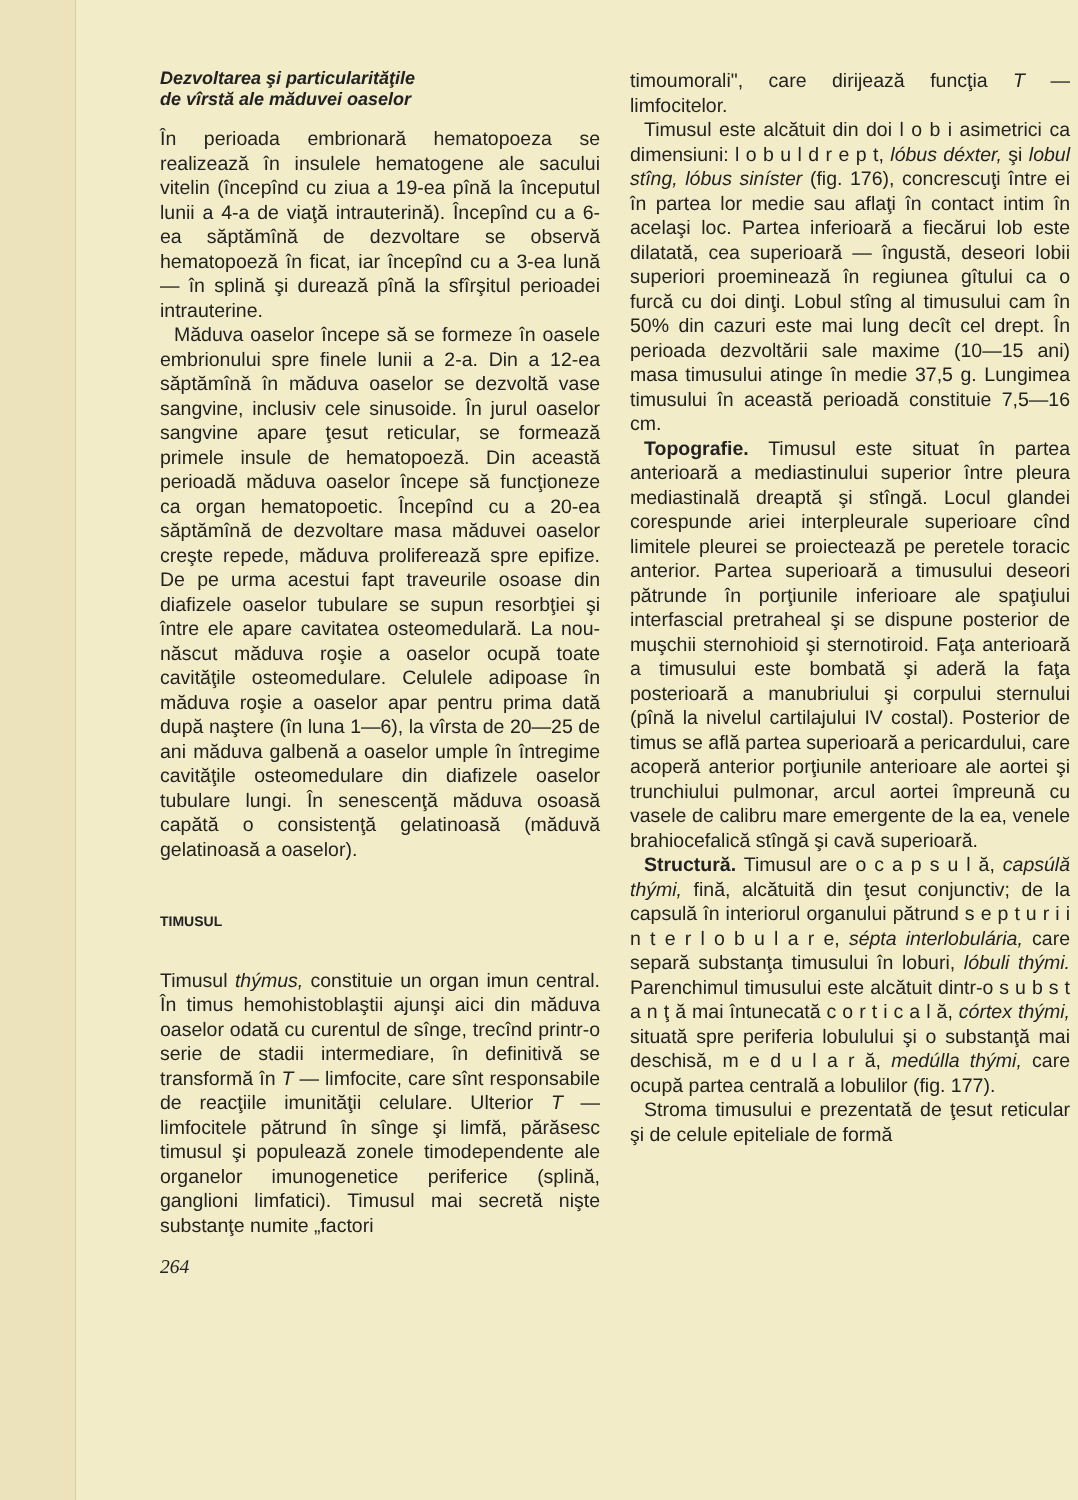Dezvoltarea şi particularităţile
de vîrstă ale măduvei oaselor
În perioada embrionară hematopoeza se realizează în insulele hematogene ale sacului vitelin (începînd cu ziua a 19-ea pînă la începutul lunii a 4-a de viaţă intrauterină). Începînd cu a 6-ea săptămînă de dezvoltare se observă hematopoeză în ficat, iar începînd cu a 3-ea lună — în splină şi durează pînă la sfîrşitul perioadei intrauterine.
Măduva oaselor începe să se formeze în oasele embrionului spre finele lunii a 2-a. Din a 12-ea săptămînă în măduva oaselor se dezvoltă vase sangvine, inclusiv cele sinusoide. În jurul oaselor sangvine apare ţesut reticular, se formează primele insule de hematopoeză. Din această perioadă măduva oaselor începe să funcţioneze ca organ hematopoetic. Începînd cu a 20-ea săptămînă de dezvoltare masa măduvei oaselor creşte repede, măduva proliferează spre epifize. De pe urma acestui fapt traveurile osoase din diafizele oaselor tubulare se supun resorbţiei şi între ele apare cavitatea osteomedulară. La nou-născut măduva roşie a oaselor ocupă toate cavităţile osteomedulare. Celulele adipoase în măduva roşie a oaselor apar pentru prima dată după naştere (în luna 1—6), la vîrsta de 20—25 de ani măduva galbenă a oaselor umple în întregime cavităţile osteomedulare din diafizele oaselor tubulare lungi. În senescenţă măduva osoasă capătă o consistenţă gelatinoasă (măduvă gelatinoasă a oaselor).
TIMUSUL
Timusul thýmus, constituie un organ imun central. În timus hemohistoblaştii ajunşi aici din măduva oaselor odată cu curentul de sînge, trecînd printr-o serie de stadii intermediare, în definitivă se transformă în T — limfocite, care sînt responsabile de reacţiile imunităţii celulare. Ulterior T — limfocitele pătrund în sînge şi limfă, părăsesc timusul şi populează zonele timodependente ale organelor imunogenetice periferice (splină, ganglioni limfatici). Timusul mai secretă nişte substanţe numite „factori
264
timoumorali", care dirijează funcţia T — limfocitelor.
Timusul este alcătuit din doi l o b i asimetrici ca dimensiuni: l o b u l d r e p t, lóbus déxter, şi lobul stîng, lóbus siníster (fig. 176), concrescuţi între ei în partea lor medie sau aflaţi în contact intim în acelaşi loc. Partea inferioară a fiecărui lob este dilatată, cea superioară — îngustă, deseori lobii superiori proeminează în regiunea gîtului ca o furcă cu doi dinţi. Lobul stîng al timusului cam în 50% din cazuri este mai lung decît cel drept. În perioada dezvoltării sale maxime (10—15 ani) masa timusului atinge în medie 37,5 g. Lungimea timusului în această perioadă constituie 7,5—16 cm.
Topografie. Timusul este situat în partea anterioară a mediastinului superior între pleura mediastinală dreaptă şi stîngă. Locul glandei corespunde ariei interpleurale superioare cînd limitele pleurei se proiectează pe peretele toracic anterior. Partea superioară a timusului deseori pătrunde în porţiunile inferioare ale spaţiului interfascial pretraheal şi se dispune posterior de muşchii sternohioid şi sternotiroid. Faţa anterioară a timusului este bombată şi aderă la faţa posterioară a manubriului şi corpului sternului (pînă la nivelul cartilajului IV costal). Posterior de timus se află partea superioară a pericardului, care acoperă anterior porţiunile anterioare ale aortei şi trunchiului pulmonar, arcul aortei împreună cu vasele de calibru mare emergente de la ea, venele brahiocefalică stîngă şi cavă superioară.
Structură. Timusul are o c a p s u l ă, capsúlă thými, fină, alcătuită din ţesut conjunctiv; de la capsulă în interiorul organului pătrund s e p t u r i i n t e r l o b u l a r e, sépta interlobulária, care separă substanţa timusului în loburi, lóbuli thými. Parenchimul timusului este alcătuit dintr-o s u b s t a n ţ ă mai întunecată c o r t i c a l ă, córtex thými, situată spre periferia lobulului şi o substanţă mai deschisă, m e d u l a r ă, medúlla thými, care ocupă partea centrală a lobulilor (fig. 177).
Stroma timusului e prezentată de ţesut reticular şi de celule epiteliale de formă